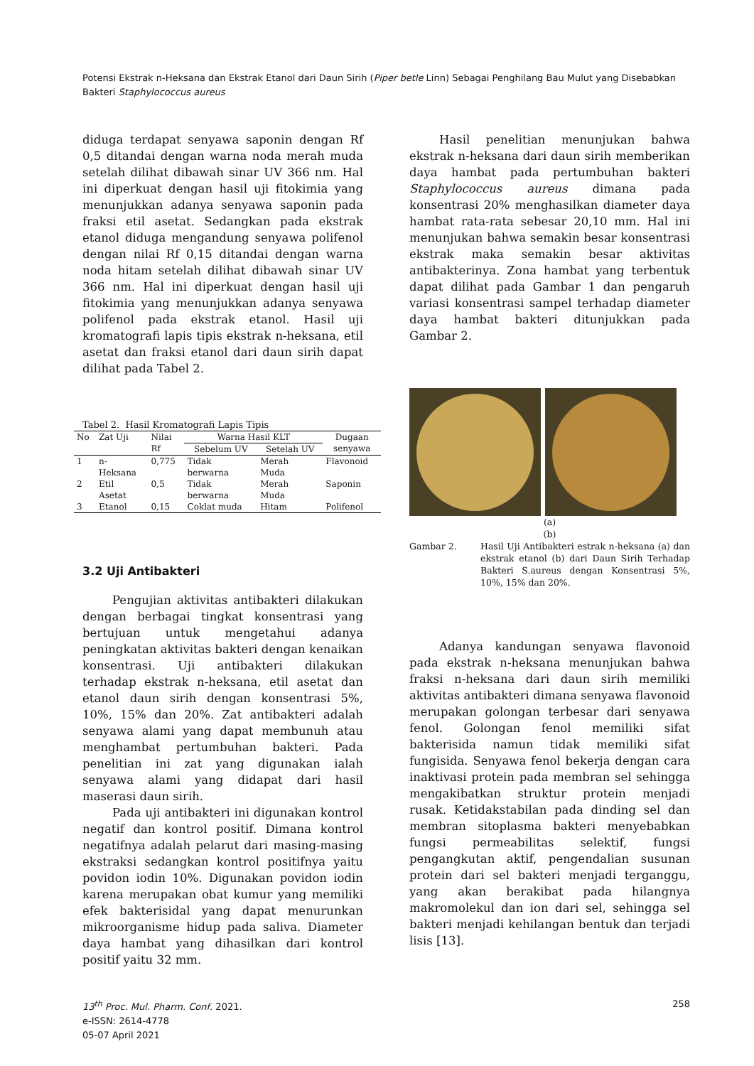Potensi Ekstrak n-Heksana dan Ekstrak Etanol dari Daun Sirih (Piper betle Linn) Sebagai Penghilang Bau Mulut yang Disebabkan Bakteri Staphylococcus aureus
diduga terdapat senyawa saponin dengan Rf 0,5 ditandai dengan warna noda merah muda setelah dilihat dibawah sinar UV 366 nm. Hal ini diperkuat dengan hasil uji fitokimia yang menunjukkan adanya senyawa saponin pada fraksi etil asetat. Sedangkan pada ekstrak etanol diduga mengandung senyawa polifenol dengan nilai Rf 0,15 ditandai dengan warna noda hitam setelah dilihat dibawah sinar UV 366 nm. Hal ini diperkuat dengan hasil uji fitokimia yang menunjukkan adanya senyawa polifenol pada ekstrak etanol. Hasil uji kromatografi lapis tipis ekstrak n-heksana, etil asetat dan fraksi etanol dari daun sirih dapat dilihat pada Tabel 2.
Tabel 2. Hasil Kromatografi Lapis Tipis
| No | Zat Uji | Nilai Rf | Warna Hasil KLT | | Dugaan senyawa |
| --- | --- | --- | --- | --- | --- |
| | | | Sebelum UV | Setelah UV | |
| 1 | n- Heksana | 0,775 | Tidak berwarna | Merah Muda | Flavonoid |
| 2 | Etil Asetat | 0,5 | Tidak berwarna | Merah Muda | Saponin |
| 3 | Etanol | 0,15 | Coklat muda | Hitam | Polifenol |
3.2 Uji Antibakteri
Pengujian aktivitas antibakteri dilakukan dengan berbagai tingkat konsentrasi yang bertujuan untuk mengetahui adanya peningkatan aktivitas bakteri dengan kenaikan konsentrasi. Uji antibakteri dilakukan terhadap ekstrak n-heksana, etil asetat dan etanol daun sirih dengan konsentrasi 5%, 10%, 15% dan 20%. Zat antibakteri adalah senyawa alami yang dapat membunuh atau menghambat pertumbuhan bakteri. Pada penelitian ini zat yang digunakan ialah senyawa alami yang didapat dari hasil maserasi daun sirih.
Pada uji antibakteri ini digunakan kontrol negatif dan kontrol positif. Dimana kontrol negatifnya adalah pelarut dari masing-masing ekstraksi sedangkan kontrol positifnya yaitu povidon iodin 10%. Digunakan povidon iodin karena merupakan obat kumur yang memiliki efek bakterisidal yang dapat menurunkan mikroorganisme hidup pada saliva. Diameter daya hambat yang dihasilkan dari kontrol positif yaitu 32 mm.
Hasil penelitian menunjukan bahwa ekstrak n-heksana dari daun sirih memberikan daya hambat pada pertumbuhan bakteri Staphylococcus aureus dimana pada konsentrasi 20% menghasilkan diameter daya hambat rata-rata sebesar 20,10 mm. Hal ini menunjukan bahwa semakin besar konsentrasi ekstrak maka semakin besar aktivitas antibakterinya. Zona hambat yang terbentuk dapat dilihat pada Gambar 1 dan pengaruh variasi konsentrasi sampel terhadap diameter daya hambat bakteri ditunjukkan pada Gambar 2.
(a)
(b)
Gambar 2. Hasil Uji Antibakteri estrak n-heksana (a) dan ekstrak etanol (b) dari Daun Sirih Terhadap Bakteri S.aureus dengan Konsentrasi 5%, 10%, 15% dan 20%.
Adanya kandungan senyawa flavonoid pada ekstrak n-heksana menunjukan bahwa fraksi n-heksana dari daun sirih memiliki aktivitas antibakteri dimana senyawa flavonoid merupakan golongan terbesar dari senyawa fenol. Golongan fenol memiliki sifat bakterisida namun tidak memiliki sifat fungisida. Senyawa fenol bekerja dengan cara inaktivasi protein pada membran sel sehingga mengakibatkan struktur protein menjadi rusak. Ketidakstabilan pada dinding sel dan membran sitoplasma bakteri menyebabkan fungsi permeabilitas selektif, fungsi pengangkutan aktif, pengendalian susunan protein dari sel bakteri menjadi terganggu, yang akan berakibat pada hilangnya makromolekul dan ion dari sel, sehingga sel bakteri menjadi kehilangan bentuk dan terjadi lisis [13].
13<sup>th</sup> Proc. Mul. Pharm. Conf. 2021.
e-ISSN: 2614-4778
05-07 April 2021
258